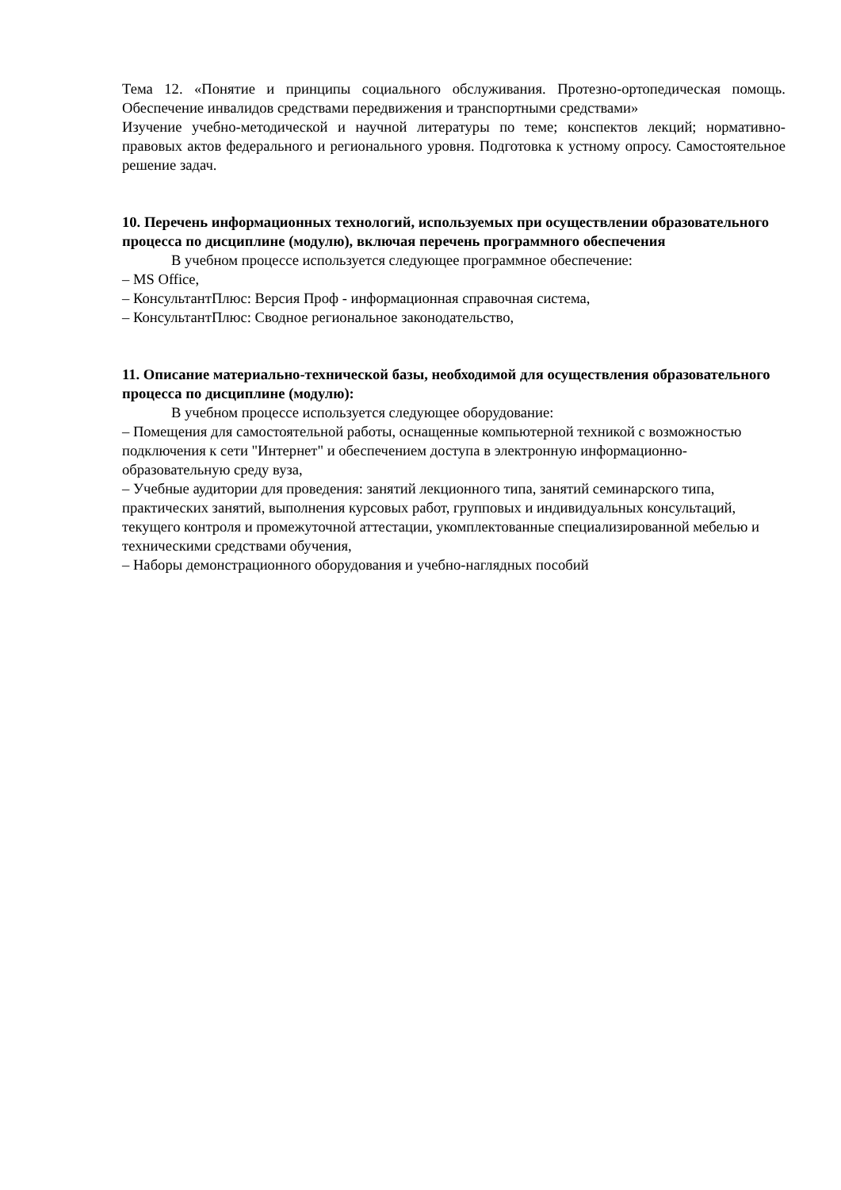Тема 12. «Понятие и принципы социального обслуживания. Протезно-ортопедическая помощь. Обеспечение инвалидов средствами передвижения и транспортными средствами»
Изучение учебно-методической и научной литературы по теме; конспектов лекций; нормативно-правовых актов федерального и регионального уровня. Подготовка к устному опросу. Самостоятельное решение задач.
10. Перечень информационных технологий, используемых при осуществлении образовательного процесса по дисциплине (модулю), включая перечень программного обеспечения
В учебном процессе используется следующее программное обеспечение:
– MS Office,
– КонсультантПлюс: Версия Проф - информационная справочная система,
– КонсультантПлюс: Сводное региональное законодательство,
11. Описание материально-технической базы, необходимой для осуществления образовательного процесса по дисциплине (модулю):
В учебном процессе используется следующее оборудование:
– Помещения для самостоятельной работы, оснащенные компьютерной техникой с возможностью подключения к сети "Интернет" и обеспечением доступа в электронную информационно-образовательную среду вуза,
– Учебные аудитории для проведения: занятий лекционного типа, занятий семинарского типа, практических занятий, выполнения курсовых работ, групповых и индивидуальных консультаций, текущего контроля и промежуточной аттестации, укомплектованные специализированной мебелью и техническими средствами обучения,
– Наборы демонстрационного оборудования и учебно-наглядных пособий